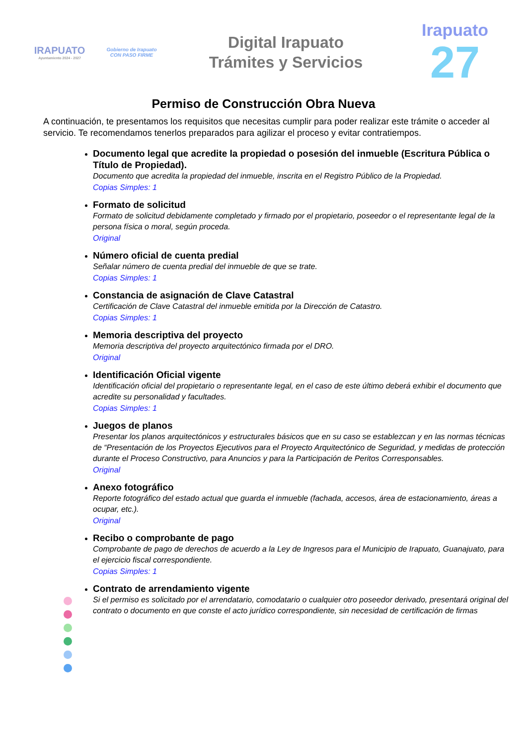IRAPUATO
Ayuntamiento 2024 - 2027
Gobierno de Irapuato
CON PASO FIRME
Digital Irapuato
Trámites y Servicios
Irapuato
27
Permiso de Construcción Obra Nueva
A continuación, te presentamos los requisitos que necesitas cumplir para poder realizar este trámite o acceder al servicio. Te recomendamos tenerlos preparados para agilizar el proceso y evitar contratiempos.
Documento legal que acredite la propiedad o posesión del inmueble (Escritura Pública o Título de Propiedad).
Documento que acredita la propiedad del inmueble, inscrita en el Registro Público de la Propiedad.
Copias Simples: 1
Formato de solicitud
Formato de solicitud debidamente completado y firmado por el propietario, poseedor o el representante legal de la persona física o moral, según proceda.
Original
Número oficial de cuenta predial
Señalar número de cuenta predial del inmueble de que se trate.
Copias Simples: 1
Constancia de asignación de Clave Catastral
Certificación de Clave Catastral del inmueble emitida por la Dirección de Catastro.
Copias Simples: 1
Memoria descriptiva del proyecto
Memoria descriptiva del proyecto arquitectónico firmada por el DRO.
Original
Identificación Oficial vigente
Identificación oficial del propietario o representante legal, en el caso de este último deberá exhibir el documento que acredite su personalidad y facultades.
Copias Simples: 1
Juegos de planos
Presentar los planos arquitectónicos y estructurales básicos que en su caso se establezcan y en las normas técnicas de “Presentación de los Proyectos Ejecutivos para el Proyecto Arquitectónico de Seguridad, y medidas de protección durante el Proceso Constructivo, para Anuncios y para la Participación de Peritos Corresponsables.
Original
Anexo fotográfico
Reporte fotográfico del estado actual que guarda el inmueble (fachada, accesos, área de estacionamiento, áreas a ocupar, etc.).
Original
Recibo o comprobante de pago
Comprobante de pago de derechos de acuerdo a la Ley de Ingresos para el Municipio de Irapuato, Guanajuato, para el ejercicio fiscal correspondiente.
Copias Simples: 1
Contrato de arrendamiento vigente
Si el permiso es solicitado por el arrendatario, comodatario o cualquier otro poseedor derivado, presentará original del contrato o documento en que conste el acto jurídico correspondiente, sin necesidad de certificación de firmas